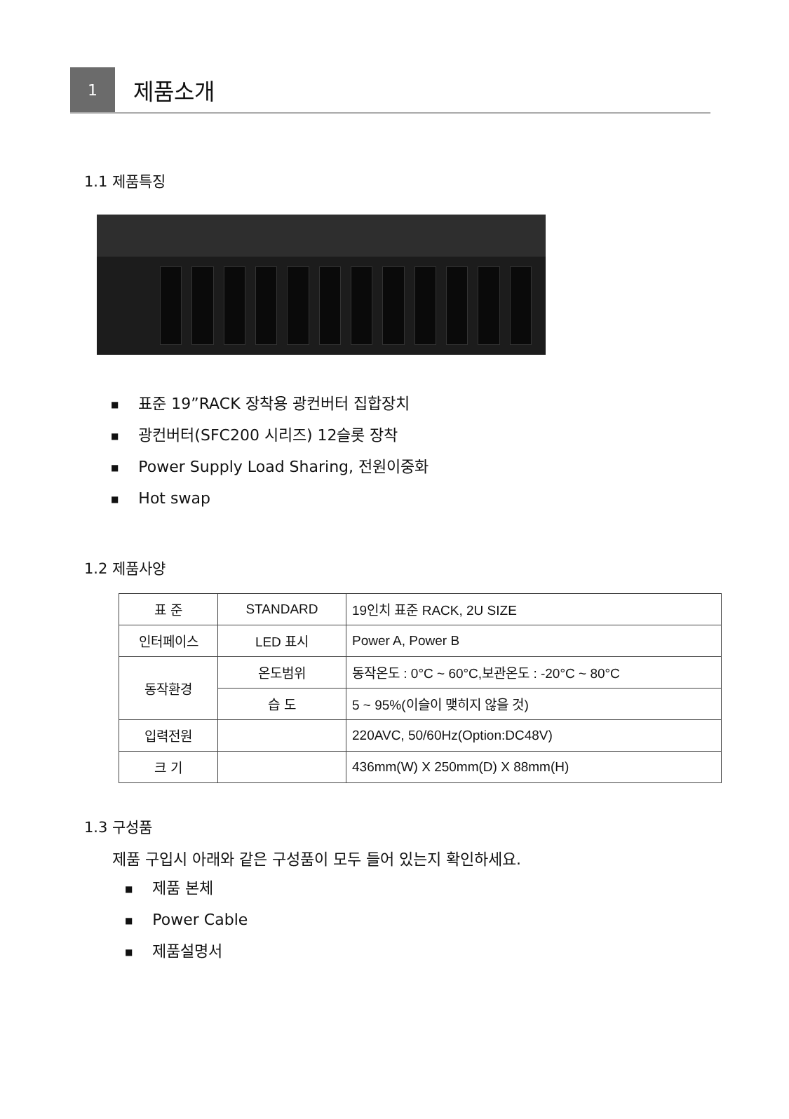1
제품소개
1.1 제품특징
■ 표준 19”RACK 장착용 광컨버터 집합장치
■ 광컨버터(SFC200 시리즈) 12슬롯 장착
■ Power Supply Load Sharing, 전원이중화
■ Hot swap
1.2 제품사양
| 표 준 | STANDARD | 19인치 표준 RACK, 2U SIZE |
| 인터페이스 | LED 표시 | Power A, Power B |
| 동작환경 | 온도범위 | 동작온도 : 0°C ~ 60°C,보관온도 : -20°C ~ 80°C |
| | 습 도 | 5 ~ 95%(이슬이 맺히지 않을 것) |
| 입력전원 | | 220AVC, 50/60Hz(Option:DC48V) |
| 크 기 | | 436mm(W) X 250mm(D) X 88mm(H) |
1.3 구성품
제품 구입시 아래와 같은 구성품이 모두 들어 있는지 확인하세요.
■ 제품 본체
■ Power Cable
■ 제품설명서